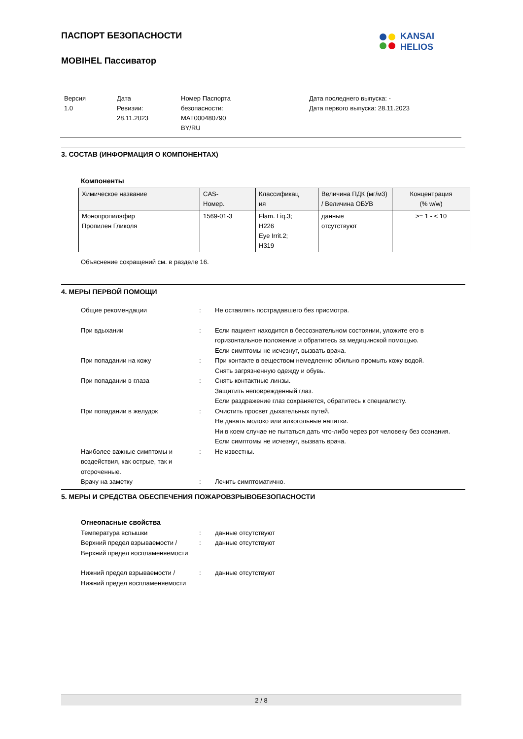ПАСПОРТ БЕЗОПАСНОСТИ
MOBIHEL Пассиватор
KANSAI
HELIOS
Версия
1.0
Дата
Ревизии:
28.11.2023
Номер Паспорта
безопасности:
MAT000480790
BY/RU
Дата последнего выпуска: -
Дата первого выпуска: 28.11.2023
3. СОСТАВ (ИНФОРМАЦИЯ О КОМПОНЕНТАХ)
Компоненты
| Химическое название | CAS- Номер. | Классификац ия | Величина ПДК (мг/м3) / Величина ОБУВ | Концентрация (% w/w) |
| --- | --- | --- | --- | --- |
| Монопропилэфир Пропилен Гликоля | 1569-01-3 | Flam. Liq.3; H226 Eye Irrit.2; H319 | данные отсутствуют | >= 1 - < 10 |
Объяснение сокращений см. в разделе 16.
4. МЕРЫ ПЕРВОЙ ПОМОЩИ
| Общие рекомендации | : | Не оставлять пострадавшего без присмотра. |
| При вдыхании | : | Если пациент находится в бессознательном состоянии, уложите его в горизонтальное положение и обратитесь за медицинской помощью. Если симптомы не исчезнут, вызвать врача. |
| При попадании на кожу | : | При контакте в веществом немедленно обильно промыть кожу водой. Снять загрязненную одежду и обувь. |
| При попадании в глаза | : | Снять контактные линзы. Защитить неповрежденный глаз. Если раздражение глаз сохраняется, обратитесь к специалисту. |
| При попадании в желудок | : | Очистить просвет дыхательных путей. Не давать молоко или алкогольные напитки. Ни в коем случае не пытаться дать что-либо через рот человеку без сознания. Если симптомы не исчезнут, вызвать врача. |
| Наиболее важные симптомы и воздействия, как острые, так и отсроченные. | : | Не известны. |
| Врачу на заметку | : | Лечить симптоматично. |
5. МЕРЫ И СРЕДСТВА ОБЕСПЕЧЕНИЯ ПОЖАРОВЗРЫВОБЕЗОПАСНОСТИ
Огнеопасные свойства
| Температура вспышки | : | данные отсутствуют |
| Верхний предел взрываемости / Верхний предел воспламеняемости | : | данные отсутствуют |
| Нижний предел взрываемости / Нижний предел воспламеняемости | : | данные отсутствуют |
2 / 8